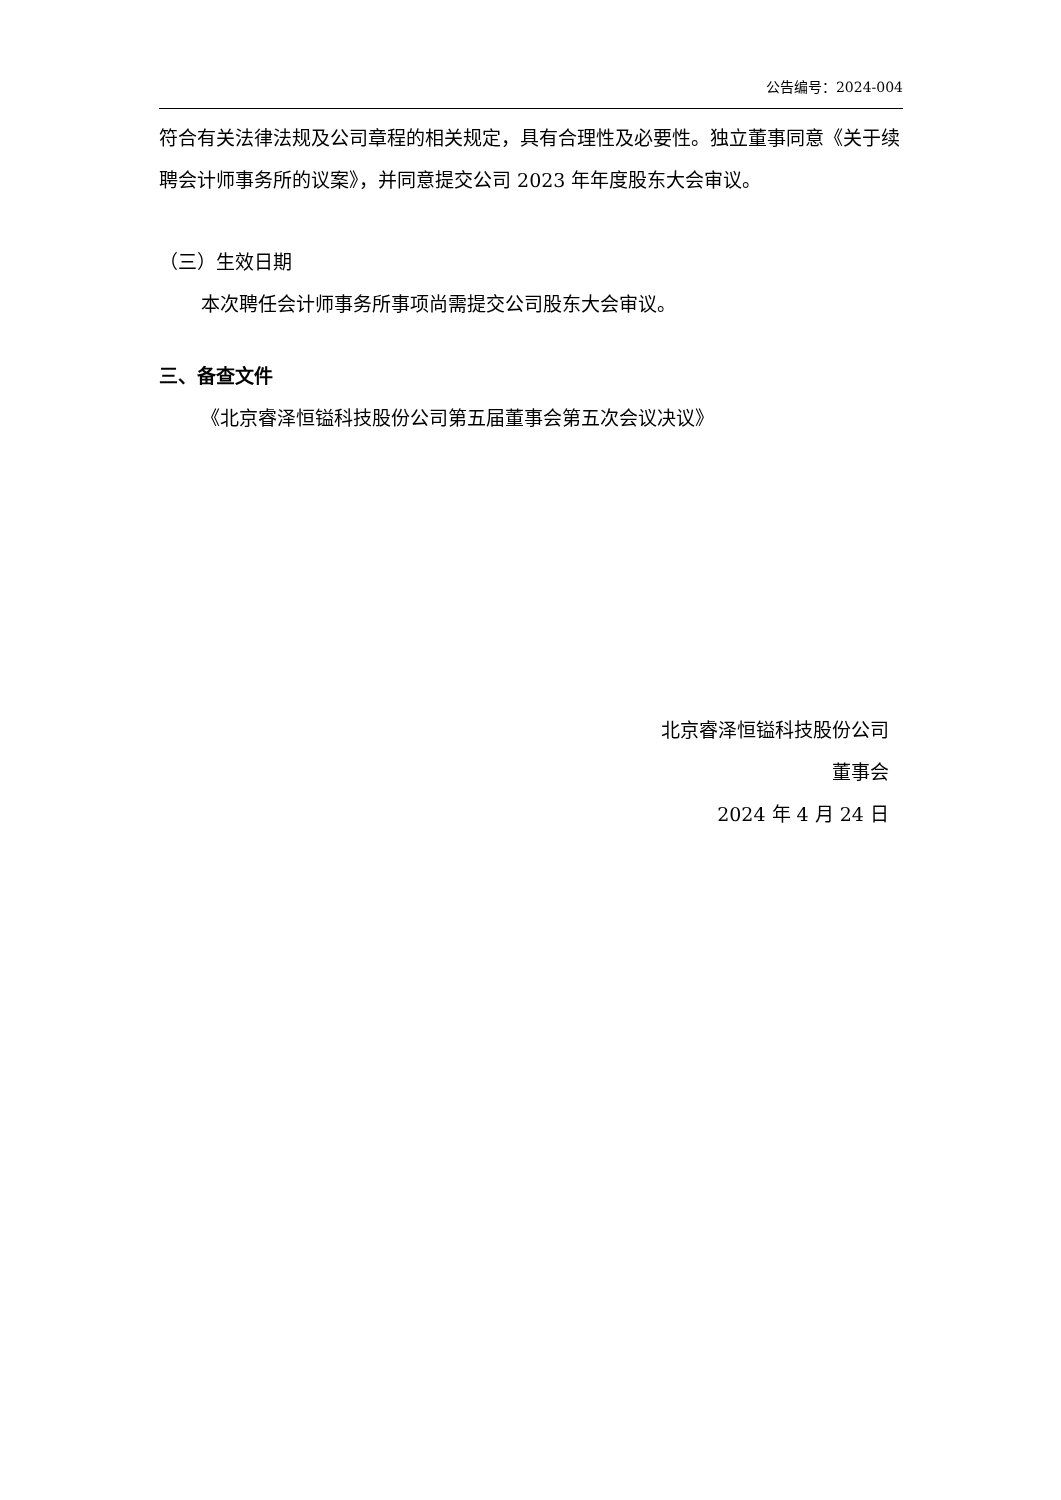公告编号：2024-004
符合有关法律法规及公司章程的相关规定，具有合理性及必要性。独立董事同意《关于续聘会计师事务所的议案》，并同意提交公司 2023 年年度股东大会审议。
（三）生效日期
本次聘任会计师事务所事项尚需提交公司股东大会审议。
三、备查文件
《北京睿泽恒镒科技股份公司第五届董事会第五次会议决议》
北京睿泽恒镒科技股份公司
董事会
2024 年 4 月 24 日